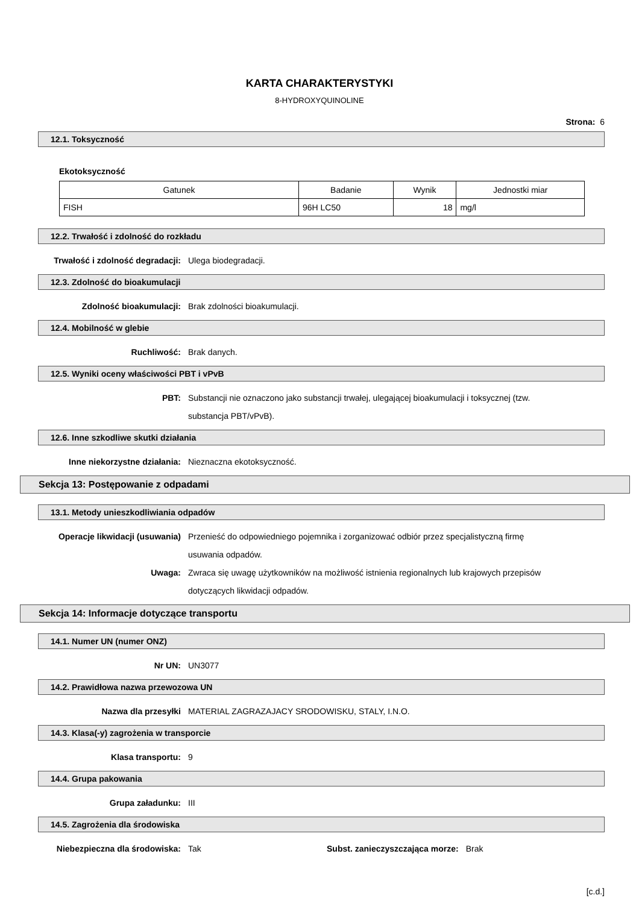KARTA CHARAKTERYSTYKI
8-HYDROXYQUINOLINE
Strona: 6
12.1. Toksyczność
Ekotoksyczność
| Gatunek | Badanie | Wynik | Jednostki miar |
| --- | --- | --- | --- |
| FISH | 96H LC50 | 18 | mg/l |
12.2. Trwałość i zdolność do rozkładu
Trwałość i zdolność degradacji: Ulega biodegradacji.
12.3. Zdolność do bioakumulacji
Zdolność bioakumulacji: Brak zdolności bioakumulacji.
12.4. Mobilność w glebie
Ruchliwość: Brak danych.
12.5. Wyniki oceny właściwości PBT i vPvB
PBT: Substancji nie oznaczono jako substancji trwałej, ulegającej bioakumulacji i toksycznej (tzw. substancja PBT/vPvB).
12.6. Inne szkodliwe skutki działania
Inne niekorzystne działania: Nieznaczna ekotoksyczność.
Sekcja 13: Postępowanie z odpadami
13.1. Metody unieszkodliwiania odpadów
Operacje likwidacji (usuwania) Przenieść do odpowiedniego pojemnika i zorganizować odbiór przez specjalistyczną firmę usuwania odpadów.
Uwaga: Zwraca się uwagę użytkowników na możliwość istnienia regionalnych lub krajowych przepisów dotyczących likwidacji odpadów.
Sekcja 14: Informacje dotyczące transportu
14.1. Numer UN (numer ONZ)
Nr UN: UN3077
14.2. Prawidłowa nazwa przewozowa UN
Nazwa dla przesyłki MATERIAL ZAGRAZAJACY SRODOWISKU, STALY, I.N.O.
14.3. Klasa(-y) zagrożenia w transporcie
Klasa transportu: 9
14.4. Grupa pakowania
Grupa załadunku: III
14.5. Zagrożenia dla środowiska
Niebezpieczna dla środowiska: Tak Subst. zanieczyszczająca morze:
Brak
[c.d.]